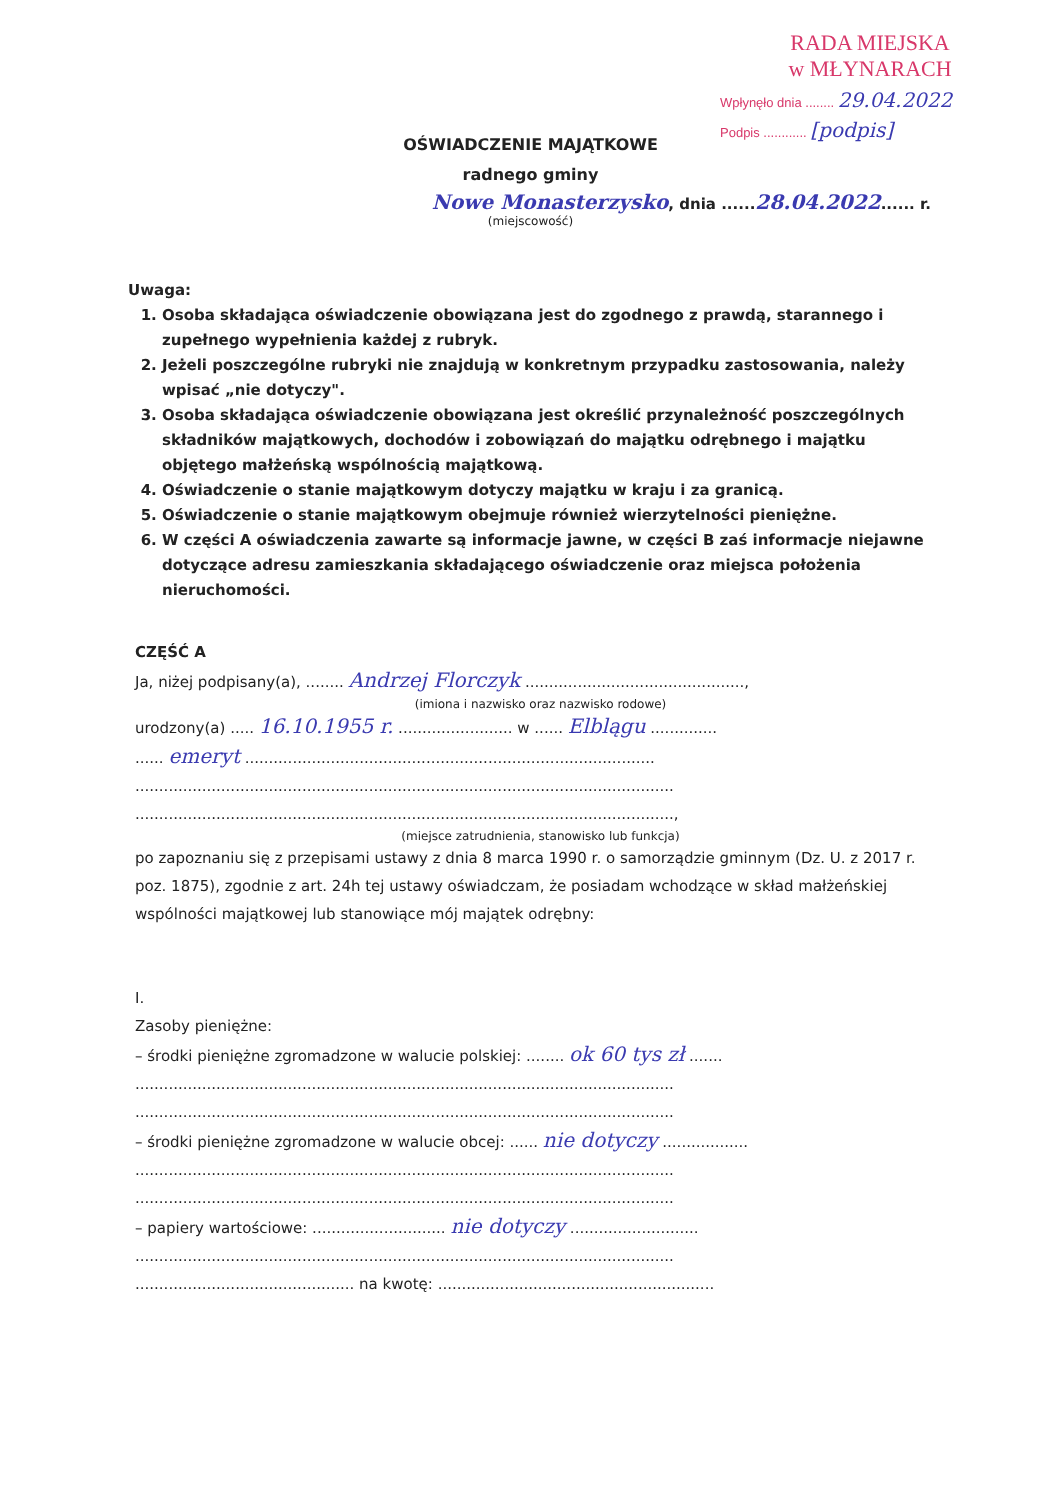RADA MIEJSKA
w MŁYNARACH
Wpłynęło dnia ........ 29.04.2022
Podpis ............ [podpis]
OŚWIADCZENIE MAJĄTKOWE
radnego gminy
Nowe Monasterzysko, dnia ......28.04.2022...... r.
(miejscowość)
Uwaga:
1. Osoba składająca oświadczenie obowiązana jest do zgodnego z prawdą, starannego i zupełnego wypełnienia każdej z rubryk.
2. Jeżeli poszczególne rubryki nie znajdują w konkretnym przypadku zastosowania, należy wpisać „nie dotyczy".
3. Osoba składająca oświadczenie obowiązana jest określić przynależność poszczególnych składników majątkowych, dochodów i zobowiązań do majątku odrębnego i majątku objętego małżeńską wspólnością majątkową.
4. Oświadczenie o stanie majątkowym dotyczy majątku w kraju i za granicą.
5. Oświadczenie o stanie majątkowym obejmuje również wierzytelności pieniężne.
6. W części A oświadczenia zawarte są informacje jawne, w części B zaś informacje niejawne dotyczące adresu zamieszkania składającego oświadczenie oraz miejsca położenia nieruchomości.
CZĘŚĆ A
Ja, niżej podpisany(a), ........ Andrzej Florczyk ..............................................,
(imiona i nazwisko oraz nazwisko rodowe)
urodzony(a) ..... 16.10.1955 r. ........................ w ...... Elblągu ..............
...... emeryt ......................................................................................
.................................................................................................................
.................................................................................................................,
(miejsce zatrudnienia, stanowisko lub funkcja)
po zapoznaniu się z przepisami ustawy z dnia 8 marca 1990 r. o samorządzie gminnym (Dz. U. z 2017 r. poz. 1875), zgodnie z art. 24h tej ustawy oświadczam, że posiadam wchodzące w skład małżeńskiej wspólności majątkowej lub stanowiące mój majątek odrębny:
I.
Zasoby pieniężne:
– środki pieniężne zgromadzone w walucie polskiej: ........ ok 60 tys zł .......
.................................................................................................................
.................................................................................................................
– środki pieniężne zgromadzone w walucie obcej: ...... nie dotyczy ..................
.................................................................................................................
.................................................................................................................
– papiery wartościowe: ............................ nie dotyczy ...........................
.................................................................................................................
.............................................. na kwotę: ..........................................................